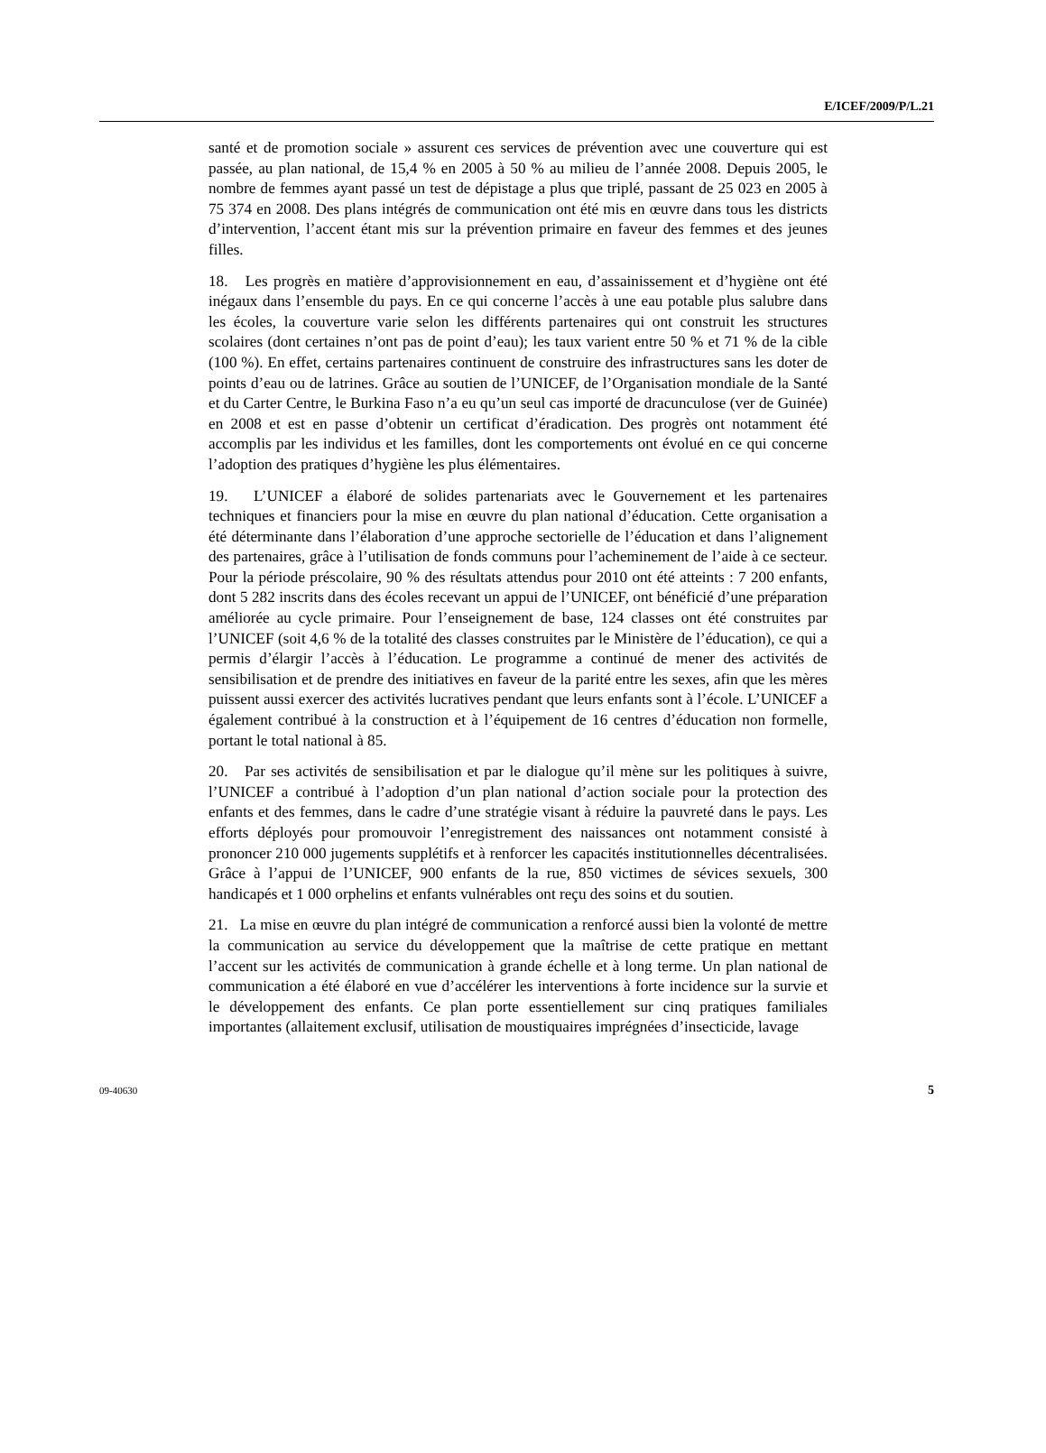E/ICEF/2009/P/L.21
santé et de promotion sociale » assurent ces services de prévention avec une couverture qui est passée, au plan national, de 15,4 % en 2005 à 50 % au milieu de l’année 2008. Depuis 2005, le nombre de femmes ayant passé un test de dépistage a plus que triplé, passant de 25 023 en 2005 à 75 374 en 2008. Des plans intégrés de communication ont été mis en œuvre dans tous les districts d’intervention, l’accent étant mis sur la prévention primaire en faveur des femmes et des jeunes filles.
18. Les progrès en matière d’approvisionnement en eau, d’assainissement et d’hygiène ont été inégaux dans l’ensemble du pays. En ce qui concerne l’accès à une eau potable plus salubre dans les écoles, la couverture varie selon les différents partenaires qui ont construit les structures scolaires (dont certaines n’ont pas de point d’eau); les taux varient entre 50 % et 71 % de la cible (100 %). En effet, certains partenaires continuent de construire des infrastructures sans les doter de points d’eau ou de latrines. Grâce au soutien de l’UNICEF, de l’Organisation mondiale de la Santé et du Carter Centre, le Burkina Faso n’a eu qu’un seul cas importé de dracunculose (ver de Guinée) en 2008 et est en passe d’obtenir un certificat d’éradication. Des progrès ont notamment été accomplis par les individus et les familles, dont les comportements ont évolué en ce qui concerne l’adoption des pratiques d’hygiène les plus élémentaires.
19. L’UNICEF a élaboré de solides partenariats avec le Gouvernement et les partenaires techniques et financiers pour la mise en œuvre du plan national d’éducation. Cette organisation a été déterminante dans l’élaboration d’une approche sectorielle de l’éducation et dans l’alignement des partenaires, grâce à l’utilisation de fonds communs pour l’acheminement de l’aide à ce secteur. Pour la période préscolaire, 90 % des résultats attendus pour 2010 ont été atteints : 7 200 enfants, dont 5 282 inscrits dans des écoles recevant un appui de l’UNICEF, ont bénéficié d’une préparation améliorée au cycle primaire. Pour l’enseignement de base, 124 classes ont été construites par l’UNICEF (soit 4,6 % de la totalité des classes construites par le Ministère de l’éducation), ce qui a permis d’élargir l’accès à l’éducation. Le programme a continué de mener des activités de sensibilisation et de prendre des initiatives en faveur de la parité entre les sexes, afin que les mères puissent aussi exercer des activités lucratives pendant que leurs enfants sont à l’école. L’UNICEF a également contribué à la construction et à l’équipement de 16 centres d’éducation non formelle, portant le total national à 85.
20. Par ses activités de sensibilisation et par le dialogue qu’il mène sur les politiques à suivre, l’UNICEF a contribué à l’adoption d’un plan national d’action sociale pour la protection des enfants et des femmes, dans le cadre d’une stratégie visant à réduire la pauvreté dans le pays. Les efforts déployés pour promouvoir l’enregistrement des naissances ont notamment consisté à prononcer 210 000 jugements supplétifs et à renforcer les capacités institutionnelles décentralisées. Grâce à l’appui de l’UNICEF, 900 enfants de la rue, 850 victimes de sévices sexuels, 300 handicapés et 1 000 orphelins et enfants vulnérables ont reçu des soins et du soutien.
21. La mise en œuvre du plan intégré de communication a renforcé aussi bien la volonté de mettre la communication au service du développement que la maîtrise de cette pratique en mettant l’accent sur les activités de communication à grande échelle et à long terme. Un plan national de communication a été élaboré en vue d’accélérer les interventions à forte incidence sur la survie et le développement des enfants. Ce plan porte essentiellement sur cinq pratiques familiales importantes (allaitement exclusif, utilisation de moustiquaires imprégnées d’insecticide, lavage
09-40630 5